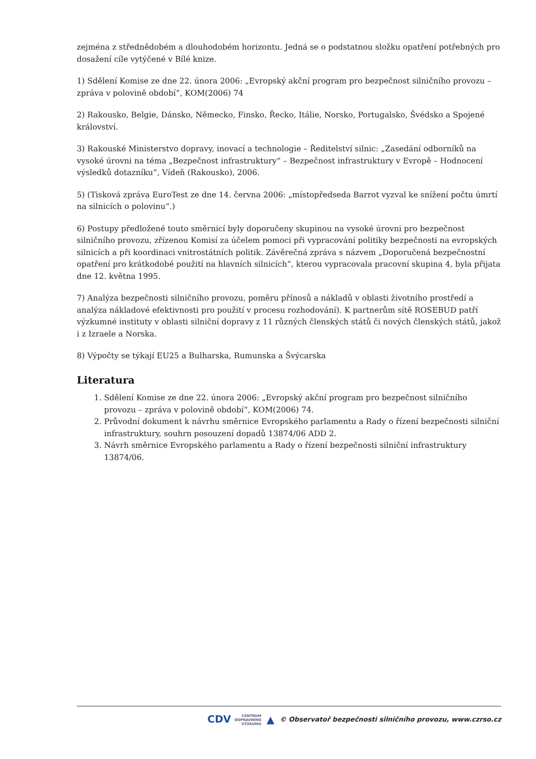zejména z střednědobém a dlouhodobém horizontu. Jedná se o podstatnou složku opatření potřebných pro dosažení cíle vytýčené v Bílé knize.
1) Sdělení Komise ze dne 22. února 2006: „Evropský akční program pro bezpečnost silničního provozu – zpráva v polovině období“, KOM(2006) 74
2) Rakousko, Belgie, Dánsko, Německo, Finsko, Řecko, Itálie, Norsko, Portugalsko, Švédsko a Spojené království.
3) Rakouské Ministerstvo dopravy, inovací a technologie – Ředitelství silnic: „Zasedání odborníků na vysoké úrovni na téma „Bezpečnost infrastruktury“ – Bezpečnost infrastruktury v Evropě – Hodnocení výsledků dotazníku“, Vídeň (Rakousko), 2006.
5) (Tisková zpráva EuroTest ze dne 14. června 2006: „místopředseda Barrot vyzval ke snížení počtu úmrtí na silnicích o polovinu“.)
6) Postupy předložené touto směrnicí byly doporučeny skupinou na vysoké úrovni pro bezpečnost silničního provozu, zřízenou Komisí za účelem pomoci při vypracování politiky bezpečnosti na evropských silnicích a při koordinaci vnitrostátních politik. Závěrečná zpráva s názvem „Doporučená bezpečnostní opatření pro krátkodobé použití na hlavních silnicích“, kterou vypracovala pracovní skupina 4, byla přijata dne 12. května 1995.
7) Analýza bezpečnosti silničního provozu, poměru přínosů a nákladů v oblasti životního prostředí a analýza nákladové efektivnosti pro použití v procesu rozhodování). K partnerům sítě ROSEBUD patří výzkumné instituty v oblasti silniční dopravy z 11 různých členských států či nových členských států, jakož i z Izraele a Norska.
8) Výpočty se týkají EU25 a Bulharska, Rumunska a Švýcarska
Literatura
1. Sdělení Komise ze dne 22. února 2006: „Evropský akční program pro bezpečnost silničního provozu – zpráva v polovině období“, KOM(2006) 74.
2. Průvodní dokument k návrhu směrnice Evropského parlamentu a Rady o řízení bezpečnosti silniční infrastruktury, souhrn posouzení dopadů 13874/06 ADD 2.
3. Návrh směrnice Evropského parlamentu a Rady o řízení bezpečnosti silniční infrastruktury 13874/06.
CDV CENTRUM
DOPRAVNÍHO
VÝZKUMU ▲ © Observatoř bezpečnosti silničního provozu, www.czrso.cz